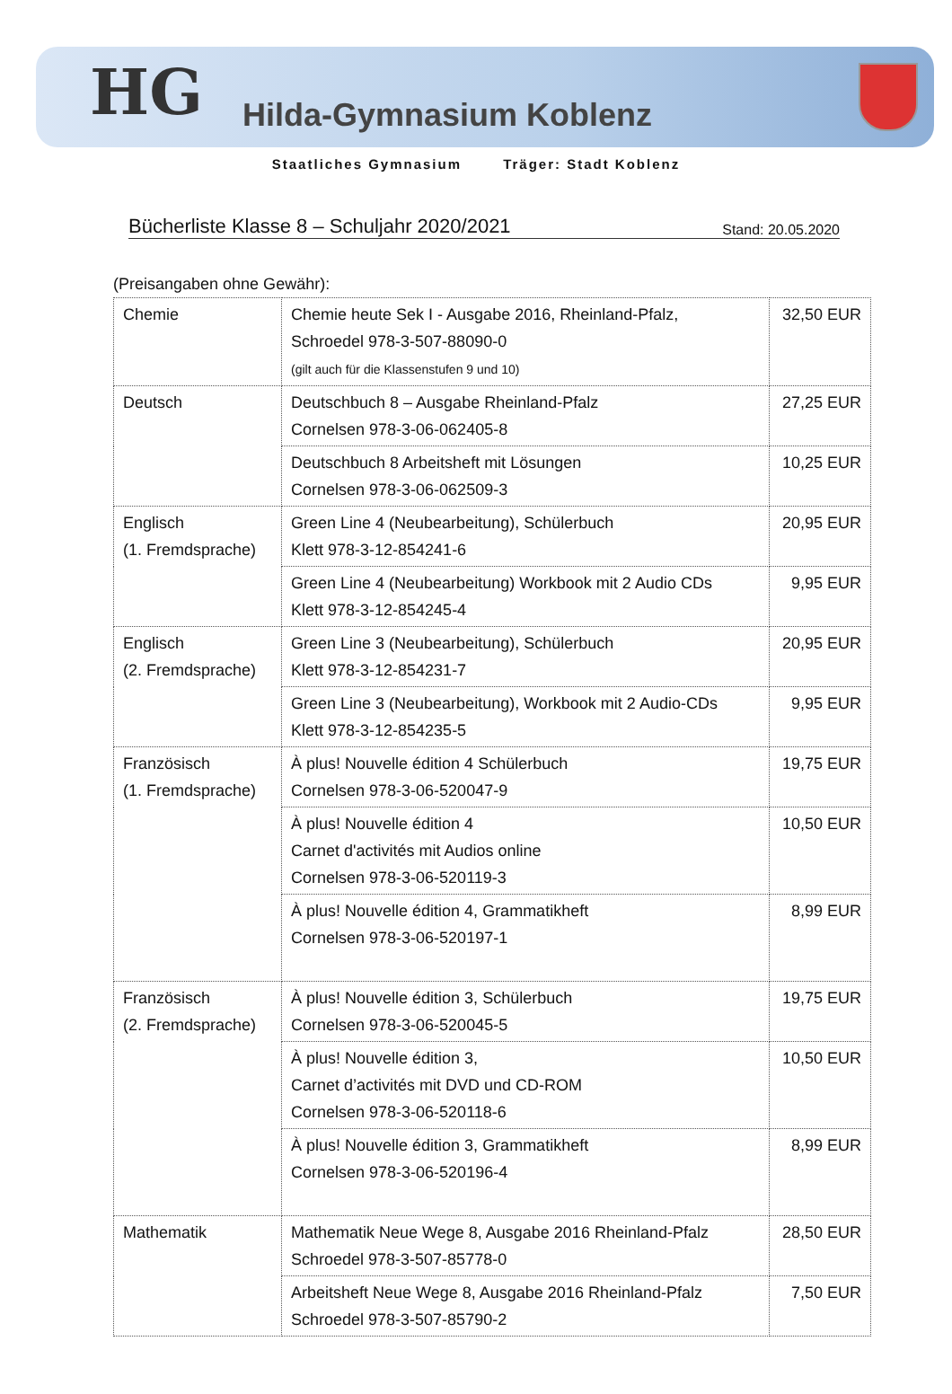HG
Hilda-Gymnasium Koblenz
Staatliches Gymnasium Träger: Stadt Koblenz
Bücherliste Klasse 8 – Schuljahr 2020/2021
Stand: 20.05.2020
(Preisangaben ohne Gewähr):
| Chemie | Chemie heute Sek I - Ausgabe 2016, Rheinland-Pfalz, Schroedel 978-3-507-88090-0 (gilt auch für die Klassenstufen 9 und 10) | 32,50 EUR |
| Deutsch | Deutschbuch 8 – Ausgabe Rheinland-Pfalz Cornelsen 978-3-06-062405-8 | 27,25 EUR |
| | Deutschbuch 8 Arbeitsheft mit Lösungen Cornelsen 978-3-06-062509-3 | 10,25 EUR |
| Englisch (1. Fremdsprache) | Green Line 4 (Neubearbeitung), Schülerbuch Klett 978-3-12-854241-6 | 20,95 EUR |
| | Green Line 4 (Neubearbeitung) Workbook mit 2 Audio CDs Klett 978-3-12-854245-4 | 9,95 EUR |
| Englisch (2. Fremdsprache) | Green Line 3 (Neubearbeitung), Schülerbuch Klett 978-3-12-854231-7 | 20,95 EUR |
| | Green Line 3 (Neubearbeitung), Workbook mit 2 Audio-CDs Klett 978-3-12-854235-5 | 9,95 EUR |
| Französisch (1. Fremdsprache) | À plus! Nouvelle édition 4 Schülerbuch Cornelsen 978-3-06-520047-9 | 19,75 EUR |
| | À plus! Nouvelle édition 4 Carnet d'activités mit Audios online Cornelsen 978-3-06-520119-3 | 10,50 EUR |
| | À plus! Nouvelle édition 4, Grammatikheft Cornelsen 978-3-06-520197-1 | 8,99 EUR |
| Französisch (2. Fremdsprache) | À plus! Nouvelle édition 3, Schülerbuch Cornelsen 978-3-06-520045-5 | 19,75 EUR |
| | À plus! Nouvelle édition 3, Carnet d’activités mit DVD und CD-ROM Cornelsen 978-3-06-520118-6 | 10,50 EUR |
| | À plus! Nouvelle édition 3, Grammatikheft Cornelsen 978-3-06-520196-4 | 8,99 EUR |
| Mathematik | Mathematik Neue Wege 8, Ausgabe 2016 Rheinland-Pfalz Schroedel 978-3-507-85778-0 | 28,50 EUR |
| | Arbeitsheft Neue Wege 8, Ausgabe 2016 Rheinland-Pfalz Schroedel 978-3-507-85790-2 | 7,50 EUR |